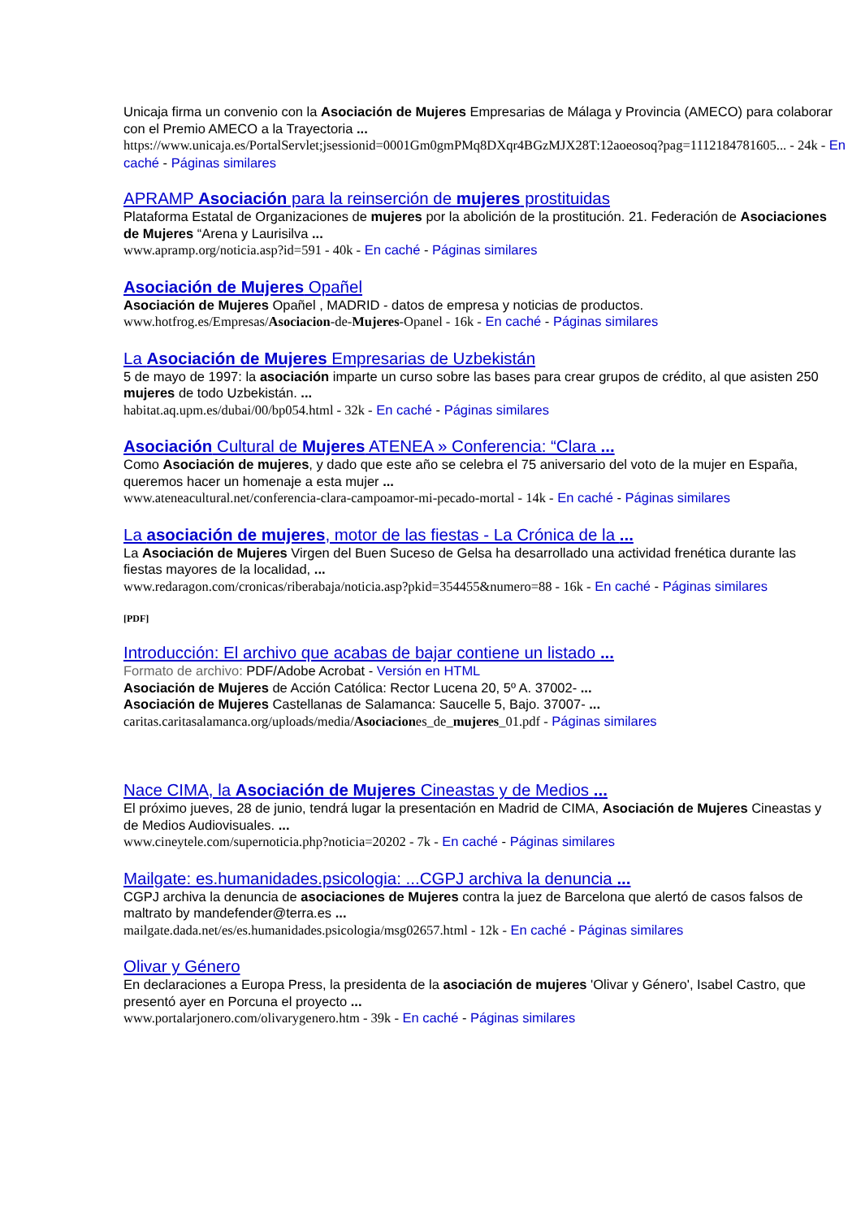Unicaja firma un convenio con la Asociación de Mujeres Empresarias de Málaga y Provincia (AMECO) para colaborar con el Premio AMECO a la Trayectoria ...
https://www.unicaja.es/PortalServlet;jsessionid=0001Gm0gmPMq8DXqr4BGzMJX28T:12aoeosoq?pag=1112184781605... - 24k - En caché - Páginas similares
APRAMP Asociación para la reinserción de mujeres prostituidas
Plataforma Estatal de Organizaciones de mujeres por la abolición de la prostitución. 21. Federación de Asociaciones de Mujeres “Arena y Laurisilva ...
www.apramp.org/noticia.asp?id=591 - 40k - En caché - Páginas similares
Asociación de Mujeres Opañel
Asociación de Mujeres Opañel , MADRID - datos de empresa y noticias de productos.
www.hotfrog.es/Empresas/Asociacion-de-Mujeres-Opanel - 16k - En caché - Páginas similares
La Asociación de Mujeres Empresarias de Uzbekistán
5 de mayo de 1997: la asociación imparte un curso sobre las bases para crear grupos de crédito, al que asisten 250 mujeres de todo Uzbekistán. ...
habitat.aq.upm.es/dubai/00/bp054.html - 32k - En caché - Páginas similares
Asociación Cultural de Mujeres ATENEA » Conferencia: “Clara ...
Como Asociación de mujeres, y dado que este año se celebra el 75 aniversario del voto de la mujer en España, queremos hacer un homenaje a esta mujer ...
www.ateneacultural.net/conferencia-clara-campoamor-mi-pecado-mortal - 14k - En caché - Páginas similares
La asociación de mujeres, motor de las fiestas - La Crónica de la ...
La Asociación de Mujeres Virgen del Buen Suceso de Gelsa ha desarrollado una actividad frenética durante las fiestas mayores de la localidad, ...
www.redaragon.com/cronicas/riberabaja/noticia.asp?pkid=354455&numero=88 - 16k - En caché - Páginas similares
[PDF]
Introducción: El archivo que acabas de bajar contiene un listado ...
Formato de archivo: PDF/Adobe Acrobat - Versión en HTML
Asociación de Mujeres de Acción Católica: Rector Lucena 20, 5º A. 37002- ...
Asociación de Mujeres Castellanas de Salamanca: Saucelle 5, Bajo. 37007- ...
caritas.caritasalamanca.org/uploads/media/Asociaciones_de_mujeres_01.pdf - Páginas similares
Nace CIMA, la Asociación de Mujeres Cineastas y de Medios ...
El próximo jueves, 28 de junio, tendrá lugar la presentación en Madrid de CIMA, Asociación de Mujeres Cineastas y de Medios Audiovisuales. ...
www.cineytele.com/supernoticia.php?noticia=20202 - 7k - En caché - Páginas similares
Mailgate: es.humanidades.psicologia: ...CGPJ archiva la denuncia ...
CGPJ archiva la denuncia de asociaciones de Mujeres contra la juez de Barcelona que alertó de casos falsos de maltrato by mandefender@terra.es ...
mailgate.dada.net/es/es.humanidades.psicologia/msg02657.html - 12k - En caché - Páginas similares
Olivar y Género
En declaraciones a Europa Press, la presidenta de la asociación de mujeres 'Olivar y Género', Isabel Castro, que presentó ayer en Porcuna el proyecto ...
www.portalarjonero.com/olivarygenero.htm - 39k - En caché - Páginas similares